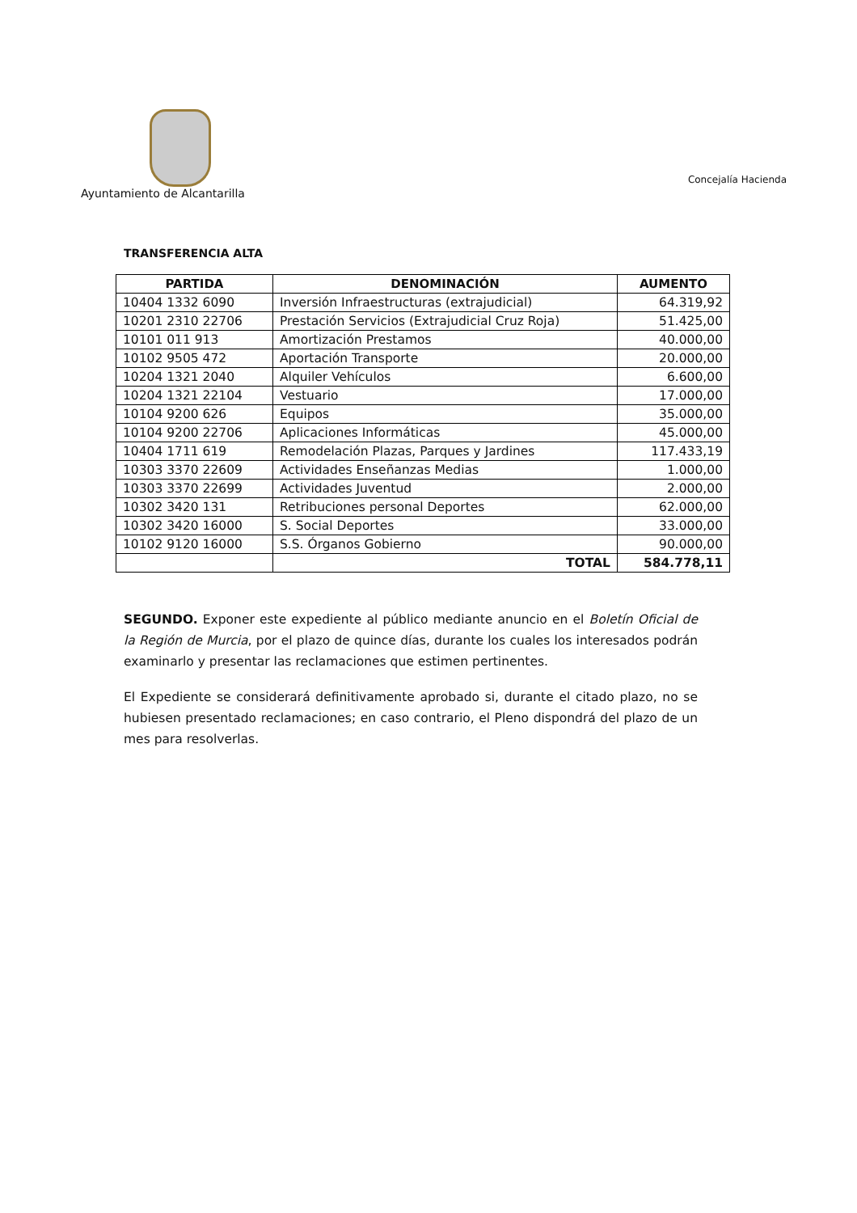Ayuntamiento de Alcantarilla
Concejalía Hacienda
TRANSFERENCIA ALTA
| PARTIDA | DENOMINACIÓN | AUMENTO |
| --- | --- | --- |
| 10404 1332 6090 | Inversión Infraestructuras (extrajudicial) | 64.319,92 |
| 10201 2310 22706 | Prestación Servicios (Extrajudicial Cruz Roja) | 51.425,00 |
| 10101 011 913 | Amortización Prestamos | 40.000,00 |
| 10102 9505 472 | Aportación Transporte | 20.000,00 |
| 10204 1321 2040 | Alquiler Vehículos | 6.600,00 |
| 10204 1321 22104 | Vestuario | 17.000,00 |
| 10104 9200 626 | Equipos | 35.000,00 |
| 10104 9200 22706 | Aplicaciones Informáticas | 45.000,00 |
| 10404 1711 619 | Remodelación Plazas, Parques y Jardines | 117.433,19 |
| 10303 3370 22609 | Actividades Enseñanzas Medias | 1.000,00 |
| 10303 3370 22699 | Actividades Juventud | 2.000,00 |
| 10302 3420 131 | Retribuciones personal Deportes | 62.000,00 |
| 10302 3420 16000 | S. Social Deportes | 33.000,00 |
| 10102 9120 16000 | S.S. Órganos Gobierno | 90.000,00 |
| | TOTAL | 584.778,11 |
SEGUNDO. Exponer este expediente al público mediante anuncio en el Boletín Oficial de la Región de Murcia, por el plazo de quince días, durante los cuales los interesados podrán examinarlo y presentar las reclamaciones que estimen pertinentes.
El Expediente se considerará definitivamente aprobado si, durante el citado plazo, no se hubiesen presentado reclamaciones; en caso contrario, el Pleno dispondrá del plazo de un mes para resolverlas.